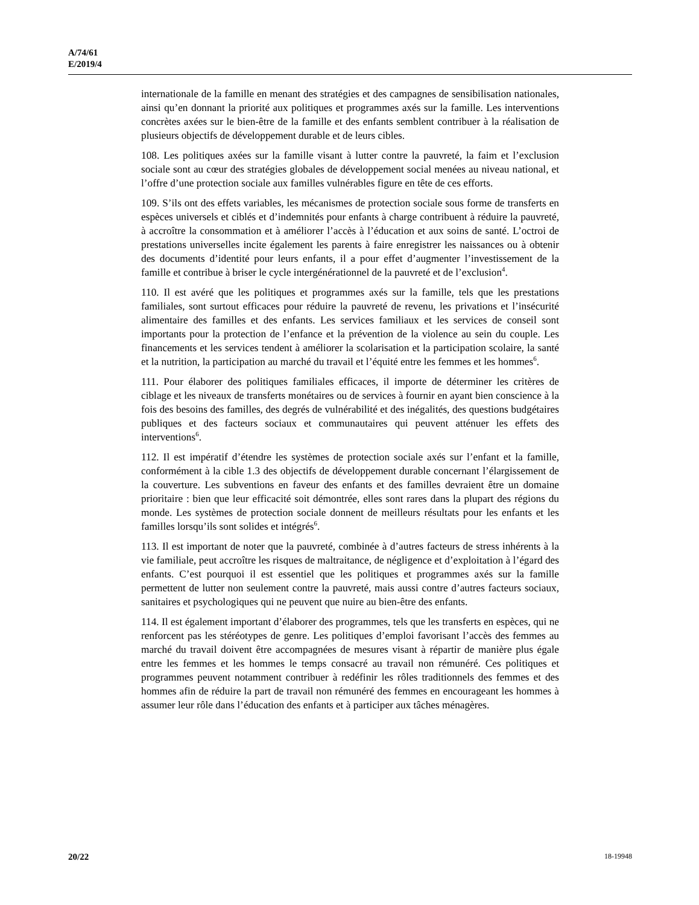A/74/61
E/2019/4
internationale de la famille en menant des stratégies et des campagnes de sensibilisation nationales, ainsi qu’en donnant la priorité aux politiques et programmes axés sur la famille. Les interventions concrètes axées sur le bien-être de la famille et des enfants semblent contribuer à la réalisation de plusieurs objectifs de développement durable et de leurs cibles.
108. Les politiques axées sur la famille visant à lutter contre la pauvreté, la faim et l’exclusion sociale sont au cœur des stratégies globales de développement social menées au niveau national, et l’offre d’une protection sociale aux familles vulnérables figure en tête de ces efforts.
109. S’ils ont des effets variables, les mécanismes de protection sociale sous forme de transferts en espèces universels et ciblés et d’indemnités pour enfants à charge contribuent à réduire la pauvreté, à accroître la consommation et à améliorer l’accès à l’éducation et aux soins de santé. L’octroi de prestations universelles incite également les parents à faire enregistrer les naissances ou à obtenir des documents d’identité pour leurs enfants, il a pour effet d’augmenter l’investissement de la famille et contribue à briser le cycle intergénérationnel de la pauvreté et de l’exclusion<sup>4</sup>.
110. Il est avéré que les politiques et programmes axés sur la famille, tels que les prestations familiales, sont surtout efficaces pour réduire la pauvreté de revenu, les privations et l’insécurité alimentaire des familles et des enfants. Les services familiaux et les services de conseil sont importants pour la protection de l’enfance et la prévention de la violence au sein du couple. Les financements et les services tendent à améliorer la scolarisation et la participation scolaire, la santé et la nutrition, la participation au marché du travail et l’équité entre les femmes et les hommes<sup>6</sup>.
111. Pour élaborer des politiques familiales efficaces, il importe de déterminer les critères de ciblage et les niveaux de transferts monétaires ou de services à fournir en ayant bien conscience à la fois des besoins des familles, des degrés de vulnérabilité et des inégalités, des questions budgétaires publiques et des facteurs sociaux et communautaires qui peuvent atténuer les effets des interventions<sup>6</sup>.
112. Il est impératif d’étendre les systèmes de protection sociale axés sur l’enfant et la famille, conformément à la cible 1.3 des objectifs de développement durable concernant l’élargissement de la couverture. Les subventions en faveur des enfants et des familles devraient être un domaine prioritaire : bien que leur efficacité soit démontrée, elles sont rares dans la plupart des régions du monde. Les systèmes de protection sociale donnent de meilleurs résultats pour les enfants et les familles lorsqu’ils sont solides et intégrés<sup>6</sup>.
113. Il est important de noter que la pauvreté, combinée à d’autres facteurs de stress inhérents à la vie familiale, peut accroître les risques de maltraitance, de négligence et d’exploitation à l’égard des enfants. C’est pourquoi il est essentiel que les politiques et programmes axés sur la famille permettent de lutter non seulement contre la pauvreté, mais aussi contre d’autres facteurs sociaux, sanitaires et psychologiques qui ne peuvent que nuire au bien-être des enfants.
114. Il est également important d’élaborer des programmes, tels que les transferts en espèces, qui ne renforcent pas les stéréotypes de genre. Les politiques d’emploi favorisant l’accès des femmes au marché du travail doivent être accompagnées de mesures visant à répartir de manière plus égale entre les femmes et les hommes le temps consacré au travail non rémunéré. Ces politiques et programmes peuvent notamment contribuer à redéfinir les rôles traditionnels des femmes et des hommes afin de réduire la part de travail non rémunéré des femmes en encourageant les hommes à assumer leur rôle dans l’éducation des enfants et à participer aux tâches ménagères.
20/22 18-19948